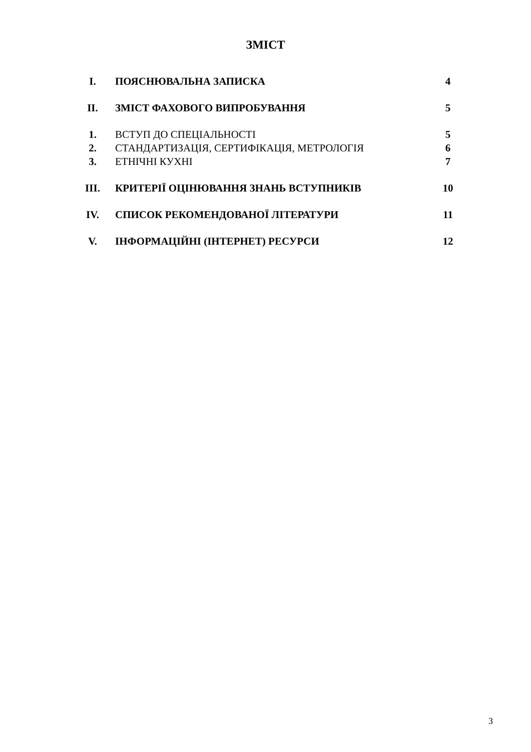ЗМІСТ
| I. | ПОЯСНЮВАЛЬНА ЗАПИСКА | 4 |
| II. | ЗМІСТ ФАХОВОГО ВИПРОБУВАННЯ | 5 |
| 1. | ВСТУП ДО СПЕЦІАЛЬНОСТІ | 5 |
| 2. | СТАНДАРТИЗАЦІЯ, СЕРТИФІКАЦІЯ, МЕТРОЛОГІЯ | 6 |
| 3. | ЕТНІЧНІ КУХНІ | 7 |
| III. | КРИТЕРІЇ ОЦІНЮВАННЯ ЗНАНЬ ВСТУПНИКІВ | 10 |
| IV. | СПИСОК РЕКОМЕНДОВАНОЇ ЛІТЕРАТУРИ | 11 |
| V. | ІНФОРМАЦІЙНІ (ІНТЕРНЕТ) РЕСУРСИ | 12 |
3